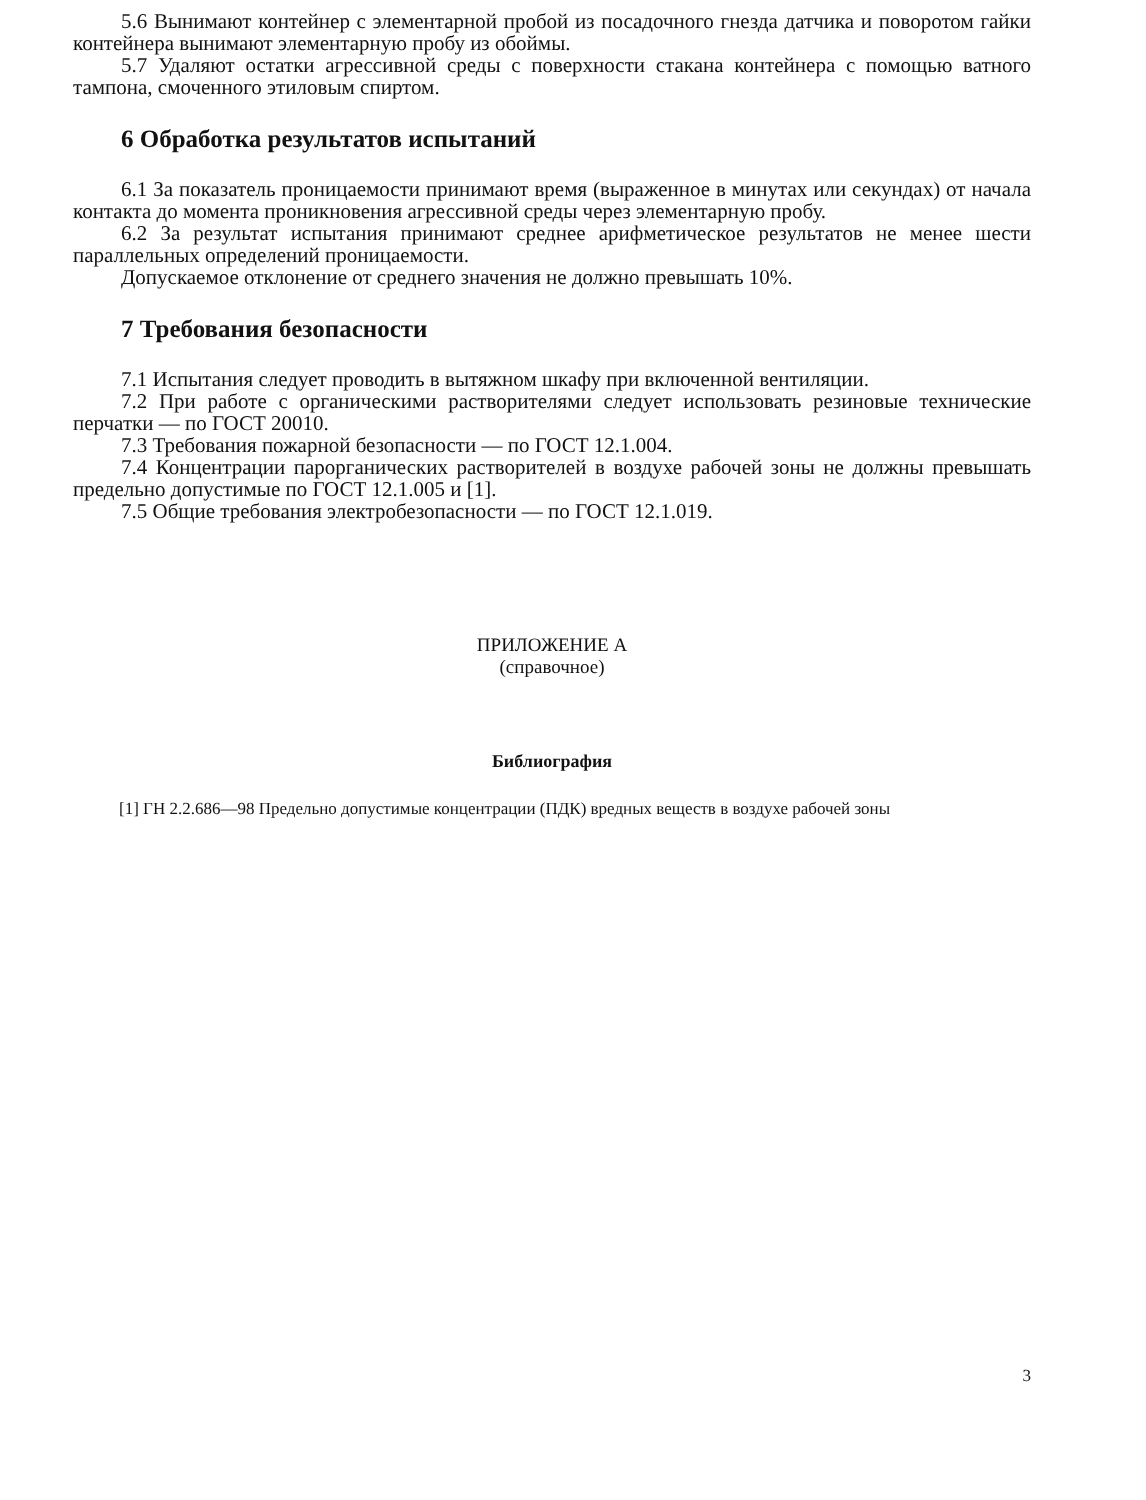5.6 Вынимают контейнер с элементарной пробой из посадочного гнезда датчика и поворотом гайки контейнера вынимают элементарную пробу из обоймы.
5.7 Удаляют остатки агрессивной среды с поверхности стакана контейнера с помощью ватного тампона, смоченного этиловым спиртом.
6 Обработка результатов испытаний
6.1 За показатель проницаемости принимают время (выраженное в минутах или секундах) от начала контакта до момента проникновения агрессивной среды через элементарную пробу.
6.2 За результат испытания принимают среднее арифметическое результатов не менее шести параллельных определений проницаемости.
Допускаемое отклонение от среднего значения не должно превышать 10%.
7 Требования безопасности
7.1 Испытания следует проводить в вытяжном шкафу при включенной вентиляции.
7.2 При работе с органическими растворителями следует использовать резиновые технические перчатки — по ГОСТ 20010.
7.3 Требования пожарной безопасности — по ГОСТ 12.1.004.
7.4 Концентрации парорганических растворителей в воздухе рабочей зоны не должны превышать предельно допустимые по ГОСТ 12.1.005 и [1].
7.5 Общие требования электробезопасности — по ГОСТ 12.1.019.
ПРИЛОЖЕНИЕ А
(справочное)
Библиография
[1] ГН 2.2.686—98 Предельно допустимые концентрации (ПДК) вредных веществ в воздухе рабочей зоны
3